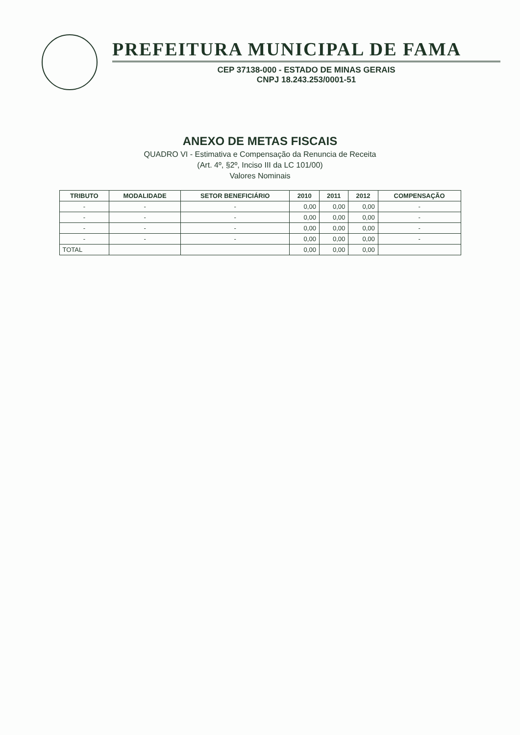PREFEITURA MUNICIPAL DE FAMA
CEP 37138-000 - ESTADO DE MINAS GERAIS
CNPJ 18.243.253/0001-51
ANEXO DE METAS FISCAIS
QUADRO VI - Estimativa e Compensação da Renuncia de Receita
(Art. 4º, §2º, Inciso III da LC 101/00)
Valores Nominais
| TRIBUTO | MODALIDADE | SETOR BENEFICIÁRIO | 2010 | 2011 | 2012 | COMPENSAÇÃO |
| --- | --- | --- | --- | --- | --- | --- |
| - | - | - | 0,00 | 0,00 | 0,00 | - |
| - | - | - | 0,00 | 0,00 | 0,00 | - |
| - | - | - | 0,00 | 0,00 | 0,00 | - |
| - | - | - | 0,00 | 0,00 | 0,00 | - |
| TOTAL | | | 0,00 | 0,00 | 0,00 | |